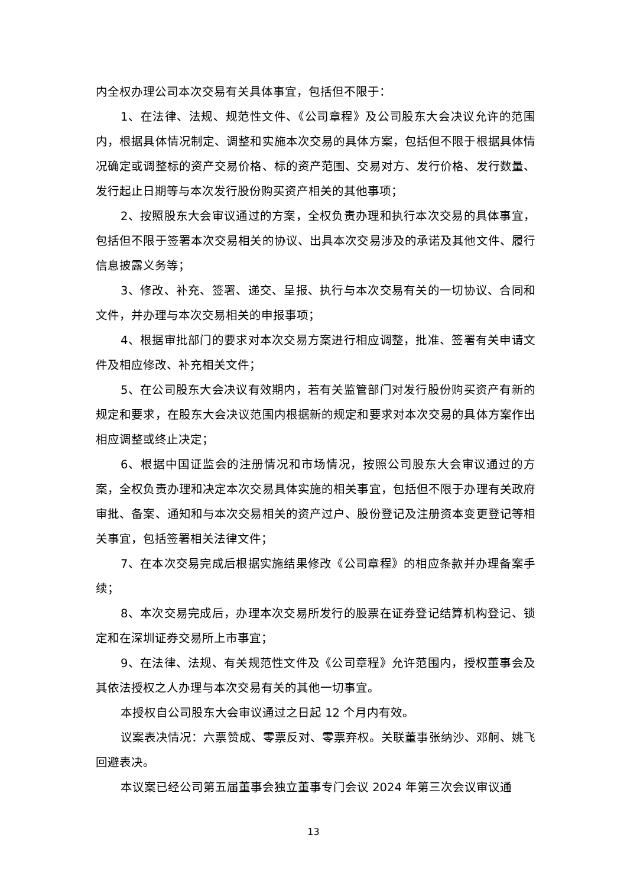内全权办理公司本次交易有关具体事宜，包括但不限于：
1、在法律、法规、规范性文件、《公司章程》及公司股东大会决议允许的范围内，根据具体情况制定、调整和实施本次交易的具体方案，包括但不限于根据具体情况确定或调整标的资产交易价格、标的资产范围、交易对方、发行价格、发行数量、发行起止日期等与本次发行股份购买资产相关的其他事项；
2、按照股东大会审议通过的方案，全权负责办理和执行本次交易的具体事宜，包括但不限于签署本次交易相关的协议、出具本次交易涉及的承诺及其他文件、履行信息披露义务等；
3、修改、补充、签署、递交、呈报、执行与本次交易有关的一切协议、合同和文件，并办理与本次交易相关的申报事项；
4、根据审批部门的要求对本次交易方案进行相应调整，批准、签署有关申请文件及相应修改、补充相关文件；
5、在公司股东大会决议有效期内，若有关监管部门对发行股份购买资产有新的规定和要求，在股东大会决议范围内根据新的规定和要求对本次交易的具体方案作出相应调整或终止决定；
6、根据中国证监会的注册情况和市场情况，按照公司股东大会审议通过的方案，全权负责办理和决定本次交易具体实施的相关事宜，包括但不限于办理有关政府审批、备案、通知和与本次交易相关的资产过户、股份登记及注册资本变更登记等相关事宜，包括签署相关法律文件；
7、在本次交易完成后根据实施结果修改《公司章程》的相应条款并办理备案手续；
8、本次交易完成后，办理本次交易所发行的股票在证券登记结算机构登记、锁定和在深圳证券交易所上市事宜；
9、在法律、法规、有关规范性文件及《公司章程》允许范围内，授权董事会及其依法授权之人办理与本次交易有关的其他一切事宜。
本授权自公司股东大会审议通过之日起 12 个月内有效。
议案表决情况：六票赞成、零票反对、零票弃权。关联董事张纳沙、邓舸、姚飞回避表决。
本议案已经公司第五届董事会独立董事专门会议 2024 年第三次会议审议通
13